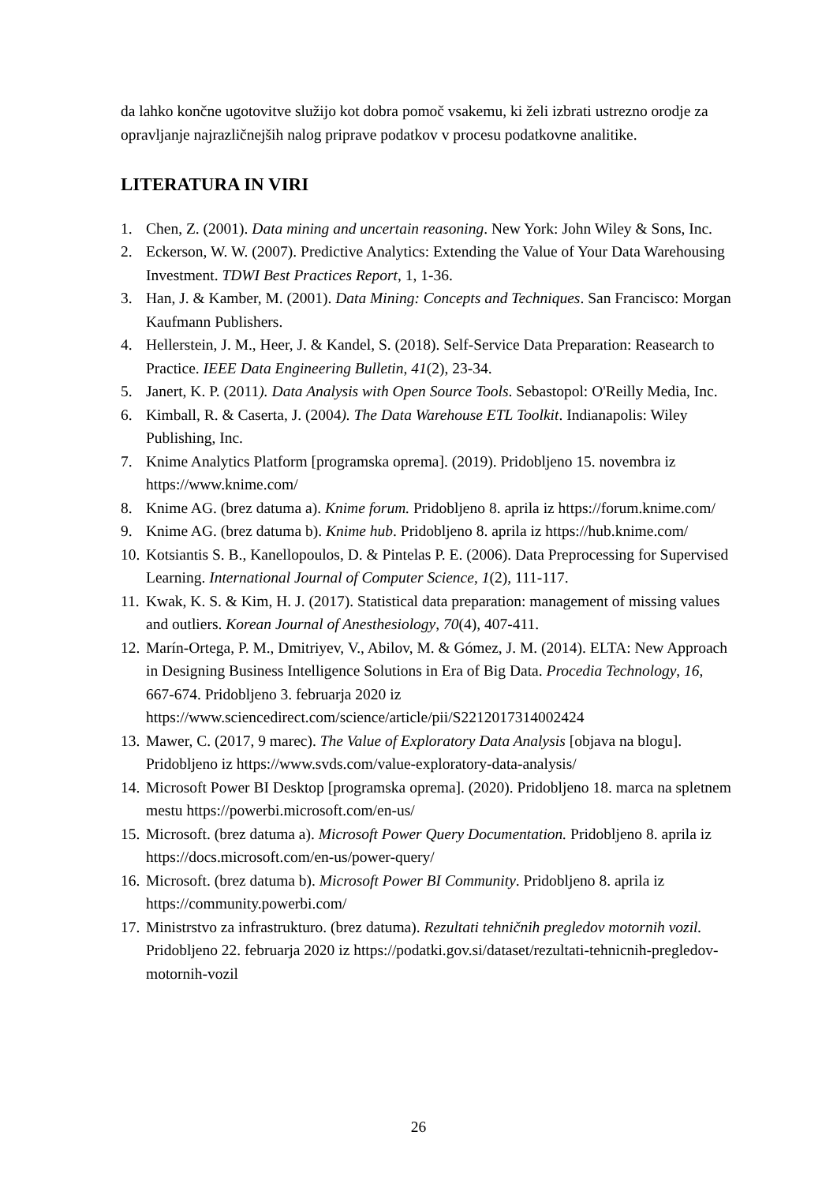da lahko končne ugotovitve služijo kot dobra pomoč vsakemu, ki želi izbrati ustrezno orodje za opravljanje najrazličnejših nalog priprave podatkov v procesu podatkovne analitike.
LITERATURA IN VIRI
1. Chen, Z. (2001). Data mining and uncertain reasoning. New York: John Wiley & Sons, Inc.
2. Eckerson, W. W. (2007). Predictive Analytics: Extending the Value of Your Data Warehousing Investment. TDWI Best Practices Report, 1, 1-36.
3. Han, J. & Kamber, M. (2001). Data Mining: Concepts and Techniques. San Francisco: Morgan Kaufmann Publishers.
4. Hellerstein, J. M., Heer, J. & Kandel, S. (2018). Self-Service Data Preparation: Reasearch to Practice. IEEE Data Engineering Bulletin, 41(2), 23-34.
5. Janert, K. P. (2011). Data Analysis with Open Source Tools. Sebastopol: O'Reilly Media, Inc.
6. Kimball, R. & Caserta, J. (2004). The Data Warehouse ETL Toolkit. Indianapolis: Wiley Publishing, Inc.
7. Knime Analytics Platform [programska oprema]. (2019). Pridobljeno 15. novembra iz https://www.knime.com/
8. Knime AG. (brez datuma a). Knime forum. Pridobljeno 8. aprila iz https://forum.knime.com/
9. Knime AG. (brez datuma b). Knime hub. Pridobljeno 8. aprila iz https://hub.knime.com/
10. Kotsiantis S. B., Kanellopoulos, D. & Pintelas P. E. (2006). Data Preprocessing for Supervised Learning. International Journal of Computer Science, 1(2), 111-117.
11. Kwak, K. S. & Kim, H. J. (2017). Statistical data preparation: management of missing values and outliers. Korean Journal of Anesthesiology, 70(4), 407-411.
12. Marín-Ortega, P. M., Dmitriyev, V., Abilov, M. & Gómez, J. M. (2014). ELTA: New Approach in Designing Business Intelligence Solutions in Era of Big Data. Procedia Technology, 16, 667-674. Pridobljeno 3. februarja 2020 iz https://www.sciencedirect.com/science/article/pii/S2212017314002424
13. Mawer, C. (2017, 9 marec). The Value of Exploratory Data Analysis [objava na blogu]. Pridobljeno iz https://www.svds.com/value-exploratory-data-analysis/
14. Microsoft Power BI Desktop [programska oprema]. (2020). Pridobljeno 18. marca na spletnem mestu https://powerbi.microsoft.com/en-us/
15. Microsoft. (brez datuma a). Microsoft Power Query Documentation. Pridobljeno 8. aprila iz https://docs.microsoft.com/en-us/power-query/
16. Microsoft. (brez datuma b). Microsoft Power BI Community. Pridobljeno 8. aprila iz https://community.powerbi.com/
17. Ministrstvo za infrastrukturo. (brez datuma). Rezultati tehničnih pregledov motornih vozil. Pridobljeno 22. februarja 2020 iz https://podatki.gov.si/dataset/rezultati-tehnicnih-pregledov-motornih-vozil
26